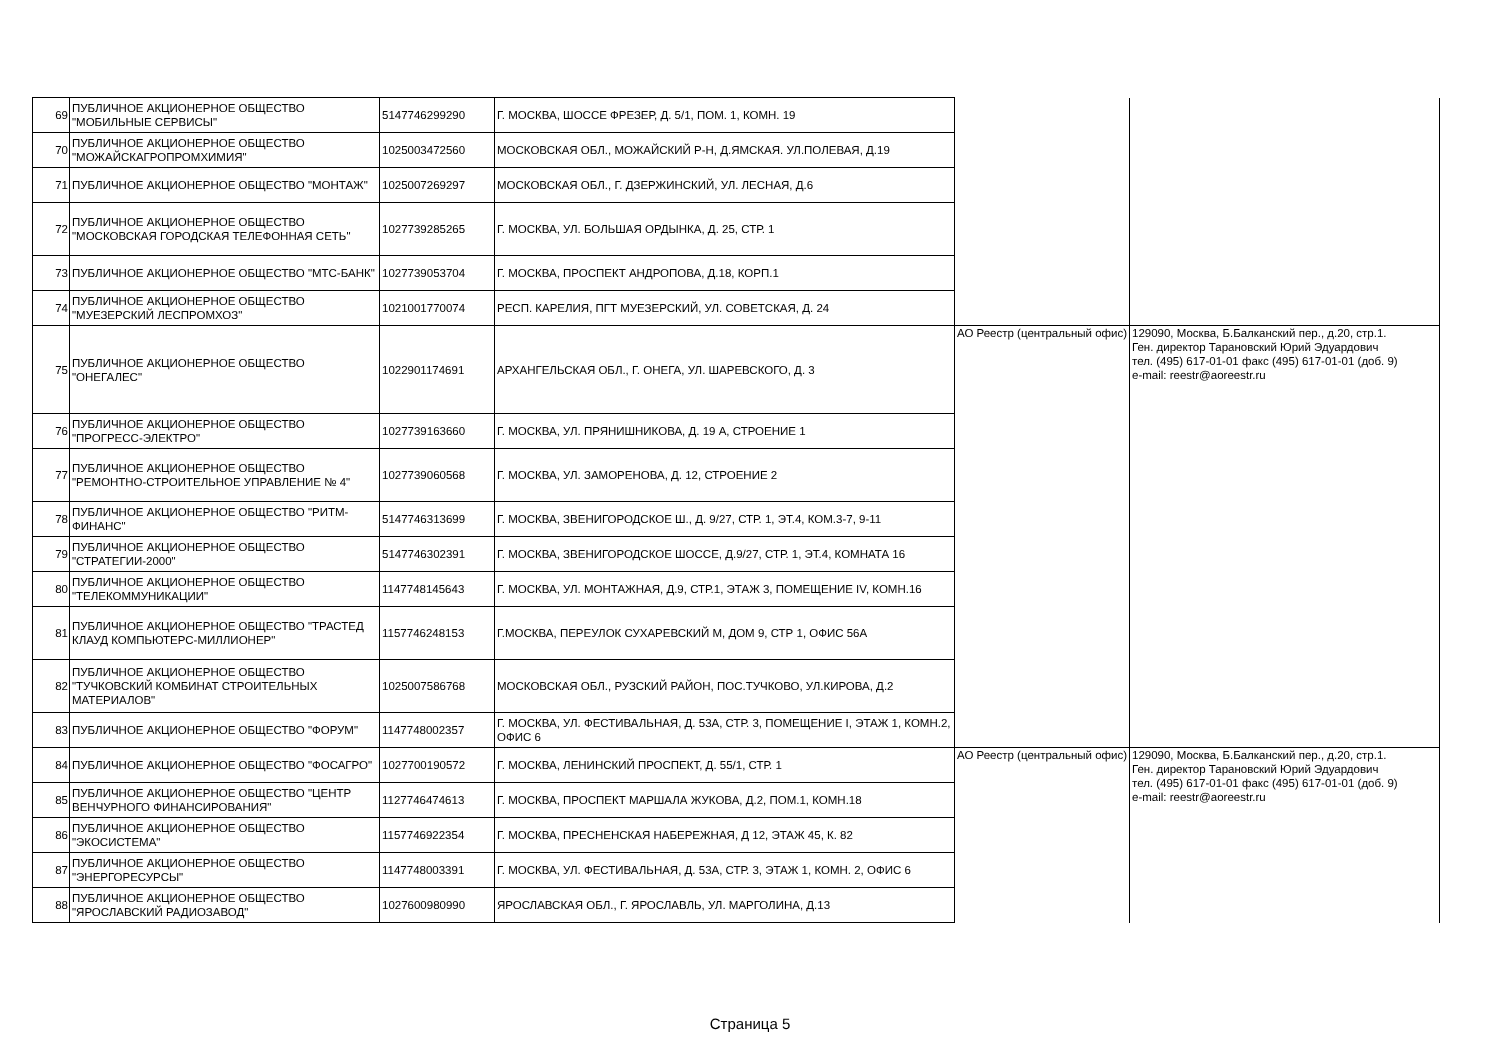| 69 | ПУБЛИЧНОЕ АКЦИОНЕРНОЕ ОБЩЕСТВО "МОБИЛЬНЫЕ СЕРВИСЫ" | 5147746299290 | Г. МОСКВА, ШОССЕ ФРЕЗЕР, Д. 5/1, ПОМ. 1, КОМН. 19 | | |
| 70 | ПУБЛИЧНОЕ АКЦИОНЕРНОЕ ОБЩЕСТВО "МОЖАЙСКАГРОПРОМХИМИЯ" | 1025003472560 | МОСКОВСКАЯ ОБЛ., МОЖАЙСКИЙ Р-Н, Д.ЯМСКАЯ. УЛ.ПОЛЕВАЯ, Д.19 | | |
| 71 | ПУБЛИЧНОЕ АКЦИОНЕРНОЕ ОБЩЕСТВО "МОНТАЖ" | 1025007269297 | МОСКОВСКАЯ ОБЛ., Г. ДЗЕРЖИНСКИЙ, УЛ. ЛЕСНАЯ, Д.6 | | |
| 72 | ПУБЛИЧНОЕ АКЦИОНЕРНОЕ ОБЩЕСТВО "МОСКОВСКАЯ ГОРОДСКАЯ ТЕЛЕФОННАЯ СЕТЬ" | 1027739285265 | Г. МОСКВА, УЛ. БОЛЬШАЯ ОРДЫНКА, Д. 25, СТР. 1 | | |
| 73 | ПУБЛИЧНОЕ АКЦИОНЕРНОЕ ОБЩЕСТВО "МТС-БАНК" | 1027739053704 | Г. МОСКВА, ПРОСПЕКТ АНДРОПОВА, Д.18, КОРП.1 | | |
| 74 | ПУБЛИЧНОЕ АКЦИОНЕРНОЕ ОБЩЕСТВО "МУЕЗЕРСКИЙ ЛЕСПРОМХОЗ" | 1021001770074 | РЕСП. КАРЕЛИЯ, ПГТ МУЕЗЕРСКИЙ, УЛ. СОВЕТСКАЯ, Д. 24 | | |
| 75 | ПУБЛИЧНОЕ АКЦИОНЕРНОЕ ОБЩЕСТВО "ОНЕГАЛЕС" | 1022901174691 | АРХАНГЕЛЬСКАЯ ОБЛ., Г. ОНЕГА, УЛ. ШАРЕВСКОГО, Д. 3 | АО Реестр (центральный офис) | 129090, Москва, Б.Балканский пер., д.20, стр.1. Ген. директор Тарановский Юрий Эдуардович тел. (495) 617-01-01 факс (495) 617-01-01 (доб. 9) e-mail: reestr@aoreestr.ru |
| 76 | ПУБЛИЧНОЕ АКЦИОНЕРНОЕ ОБЩЕСТВО "ПРОГРЕСС-ЭЛЕКТРО" | 1027739163660 | Г. МОСКВА, УЛ. ПРЯНИШНИКОВА, Д. 19 А, СТРОЕНИЕ 1 | | |
| 77 | ПУБЛИЧНОЕ АКЦИОНЕРНОЕ ОБЩЕСТВО "РЕМОНТНО-СТРОИТЕЛЬНОЕ УПРАВЛЕНИЕ № 4" | 1027739060568 | Г. МОСКВА, УЛ. ЗАМОРЕНОВА, Д. 12, СТРОЕНИЕ 2 | | |
| 78 | ПУБЛИЧНОЕ АКЦИОНЕРНОЕ ОБЩЕСТВО "РИТМ-ФИНАНС" | 5147746313699 | Г. МОСКВА, ЗВЕНИГОРОДСКОЕ Ш., Д. 9/27, СТР. 1, ЭТ.4, КОМ.3-7, 9-11 | | |
| 79 | ПУБЛИЧНОЕ АКЦИОНЕРНОЕ ОБЩЕСТВО "СТРАТЕГИИ-2000" | 5147746302391 | Г. МОСКВА, ЗВЕНИГОРОДСКОЕ ШОССЕ, Д.9/27, СТР. 1, ЭТ.4, КОМНАТА 16 | | |
| 80 | ПУБЛИЧНОЕ АКЦИОНЕРНОЕ ОБЩЕСТВО "ТЕЛЕКОММУНИКАЦИИ" | 1147748145643 | Г. МОСКВА, УЛ. МОНТАЖНАЯ, Д.9, СТР.1, ЭТАЖ 3, ПОМЕЩЕНИЕ IV, КОМН.16 | | |
| 81 | ПУБЛИЧНОЕ АКЦИОНЕРНОЕ ОБЩЕСТВО "ТРАСТЕД КЛАУД КОМПЬЮТЕРС-МИЛЛИОНЕР" | 1157746248153 | Г.МОСКВА, ПЕРЕУЛОК СУХАРЕВСКИЙ М, ДОМ 9, СТР 1, ОФИС 56А | | |
| 82 | ПУБЛИЧНОЕ АКЦИОНЕРНОЕ ОБЩЕСТВО "ТУЧКОВСКИЙ КОМБИНАТ СТРОИТЕЛЬНЫХ МАТЕРИАЛОВ" | 1025007586768 | МОСКОВСКАЯ ОБЛ., РУЗСКИЙ РАЙОН, ПОС.ТУЧКОВО, УЛ.КИРОВА, Д.2 | | |
| 83 | ПУБЛИЧНОЕ АКЦИОНЕРНОЕ ОБЩЕСТВО "ФОРУМ" | 1147748002357 | Г. МОСКВА, УЛ. ФЕСТИВАЛЬНАЯ, Д. 53А, СТР. 3, ПОМЕЩЕНИЕ I, ЭТАЖ 1, КОМН.2, ОФИС 6 | | |
| 84 | ПУБЛИЧНОЕ АКЦИОНЕРНОЕ ОБЩЕСТВО "ФОСАГРО" | 1027700190572 | Г. МОСКВА, ЛЕНИНСКИЙ ПРОСПЕКТ, Д. 55/1, СТР. 1 | АО Реестр (центральный офис) | 129090, Москва, Б.Балканский пер., д.20, стр.1. Ген. директор Тарановский Юрий Эдуардович тел. (495) 617-01-01 факс (495) 617-01-01 (доб. 9) e-mail: reestr@aoreestr.ru |
| 85 | ПУБЛИЧНОЕ АКЦИОНЕРНОЕ ОБЩЕСТВО "ЦЕНТР ВЕНЧУРНОГО ФИНАНСИРОВАНИЯ" | 1127746474613 | Г. МОСКВА, ПРОСПЕКТ МАРШАЛА ЖУКОВА, Д.2, ПОМ.1, КОМН.18 | | |
| 86 | ПУБЛИЧНОЕ АКЦИОНЕРНОЕ ОБЩЕСТВО "ЭКОСИСТЕМА" | 1157746922354 | Г. МОСКВА, ПРЕСНЕНСКАЯ НАБЕРЕЖНАЯ, Д 12, ЭТАЖ 45, К. 82 | | |
| 87 | ПУБЛИЧНОЕ АКЦИОНЕРНОЕ ОБЩЕСТВО "ЭНЕРГОРЕСУРСЫ" | 1147748003391 | Г. МОСКВА, УЛ. ФЕСТИВАЛЬНАЯ, Д. 53А, СТР. 3, ЭТАЖ 1, КОМН. 2, ОФИС 6 | | |
| 88 | ПУБЛИЧНОЕ АКЦИОНЕРНОЕ ОБЩЕСТВО "ЯРОСЛАВСКИЙ РАДИОЗАВОД" | 1027600980990 | ЯРОСЛАВСКАЯ ОБЛ., Г. ЯРОСЛАВЛЬ, УЛ. МАРГОЛИНА, Д.13 | | |
Страница 5